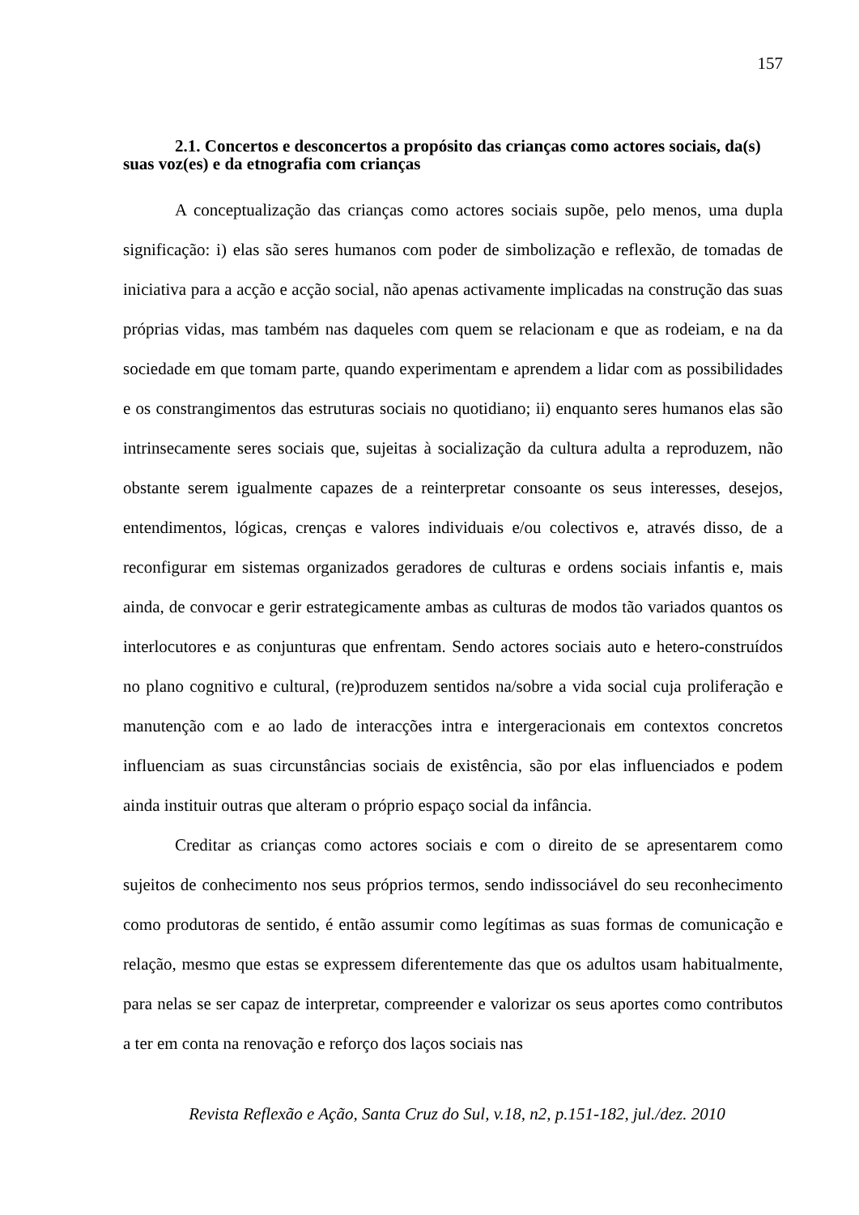157
2.1. Concertos e desconcertos a propósito das crianças como actores sociais, da(s) suas voz(es) e da etnografia com crianças
A conceptualização das crianças como actores sociais supõe, pelo menos, uma dupla significação: i) elas são seres humanos com poder de simbolização e reflexão, de tomadas de iniciativa para a acção e acção social, não apenas activamente implicadas na construção das suas próprias vidas, mas também nas daqueles com quem se relacionam e que as rodeiam, e na da sociedade em que tomam parte, quando experimentam e aprendem a lidar com as possibilidades e os constrangimentos das estruturas sociais no quotidiano; ii) enquanto seres humanos elas são intrinsecamente seres sociais que, sujeitas à socialização da cultura adulta a reproduzem, não obstante serem igualmente capazes de a reinterpretar consoante os seus interesses, desejos, entendimentos, lógicas, crenças e valores individuais e/ou colectivos e, através disso, de a reconfigurar em sistemas organizados geradores de culturas e ordens sociais infantis e, mais ainda, de convocar e gerir estrategicamente ambas as culturas de modos tão variados quantos os interlocutores e as conjunturas que enfrentam. Sendo actores sociais auto e hetero-construídos no plano cognitivo e cultural, (re)produzem sentidos na/sobre a vida social cuja proliferação e manutenção com e ao lado de interacções intra e intergeracionais em contextos concretos influenciam as suas circunstâncias sociais de existência, são por elas influenciados e podem ainda instituir outras que alteram o próprio espaço social da infância.
Creditar as crianças como actores sociais e com o direito de se apresentarem como sujeitos de conhecimento nos seus próprios termos, sendo indissociável do seu reconhecimento como produtoras de sentido, é então assumir como legítimas as suas formas de comunicação e relação, mesmo que estas se expressem diferentemente das que os adultos usam habitualmente, para nelas se ser capaz de interpretar, compreender e valorizar os seus aportes como contributos a ter em conta na renovação e reforço dos laços sociais nas
Revista Reflexão e Ação, Santa Cruz do Sul, v.18, n2, p.151-182, jul./dez. 2010